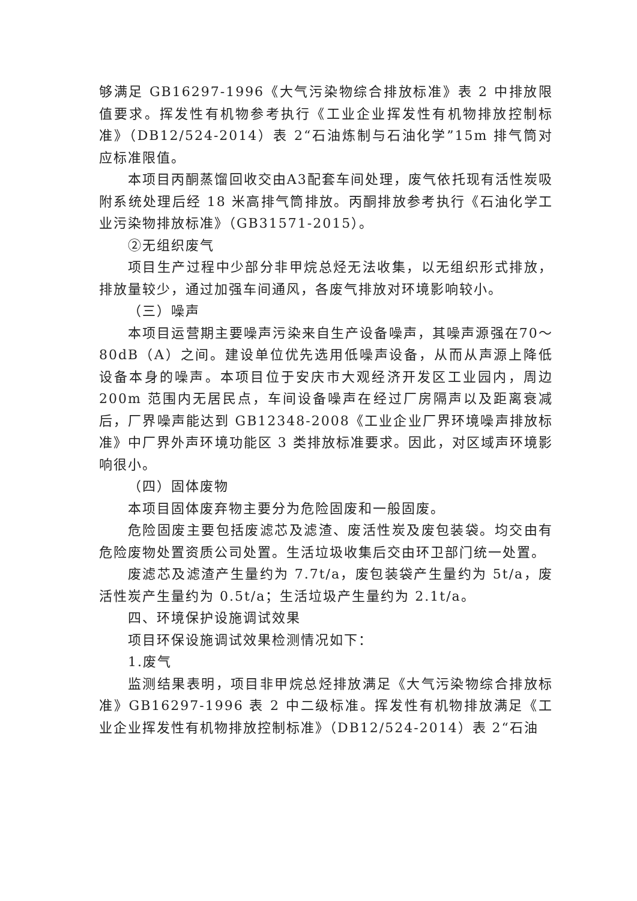够满足 GB16297-1996《大气污染物综合排放标准》表 2 中排放限值要求。挥发性有机物参考执行《工业企业挥发性有机物排放控制标准》（DB12/524-2014）表 2“石油炼制与石油化学”15m 排气筒对应标准限值。
本项目丙酮蒸馏回收交由A3配套车间处理，废气依托现有活性炭吸附系统处理后经 18 米高排气筒排放。丙酮排放参考执行《石油化学工业污染物排放标准》（GB31571-2015）。
②无组织废气
项目生产过程中少部分非甲烷总烃无法收集，以无组织形式排放，排放量较少，通过加强车间通风，各废气排放对环境影响较小。
（三）噪声
本项目运营期主要噪声污染来自生产设备噪声，其噪声源强在70～80dB（A）之间。建设单位优先选用低噪声设备，从而从声源上降低设备本身的噪声。本项目位于安庆市大观经济开发区工业园内，周边 200m 范围内无居民点，车间设备噪声在经过厂房隔声以及距离衰减后，厂界噪声能达到 GB12348-2008《工业企业厂界环境噪声排放标准》中厂界外声环境功能区 3 类排放标准要求。因此，对区域声环境影响很小。
（四）固体废物
本项目固体废弃物主要分为危险固废和一般固废。
危险固废主要包括废滤芯及滤渣、废活性炭及废包装袋。均交由有危险废物处置资质公司处置。生活垃圾收集后交由环卫部门统一处置。
废滤芯及滤渣产生量约为 7.7t/a，废包装袋产生量约为 5t/a，废活性炭产生量约为 0.5t/a；生活垃圾产生量约为 2.1t/a。
四、环境保护设施调试效果
项目环保设施调试效果检测情况如下：
1.废气
监测结果表明，项目非甲烷总烃排放满足《大气污染物综合排放标准》GB16297-1996 表 2 中二级标准。挥发性有机物排放满足《工业企业挥发性有机物排放控制标准》（DB12/524-2014）表 2“石油